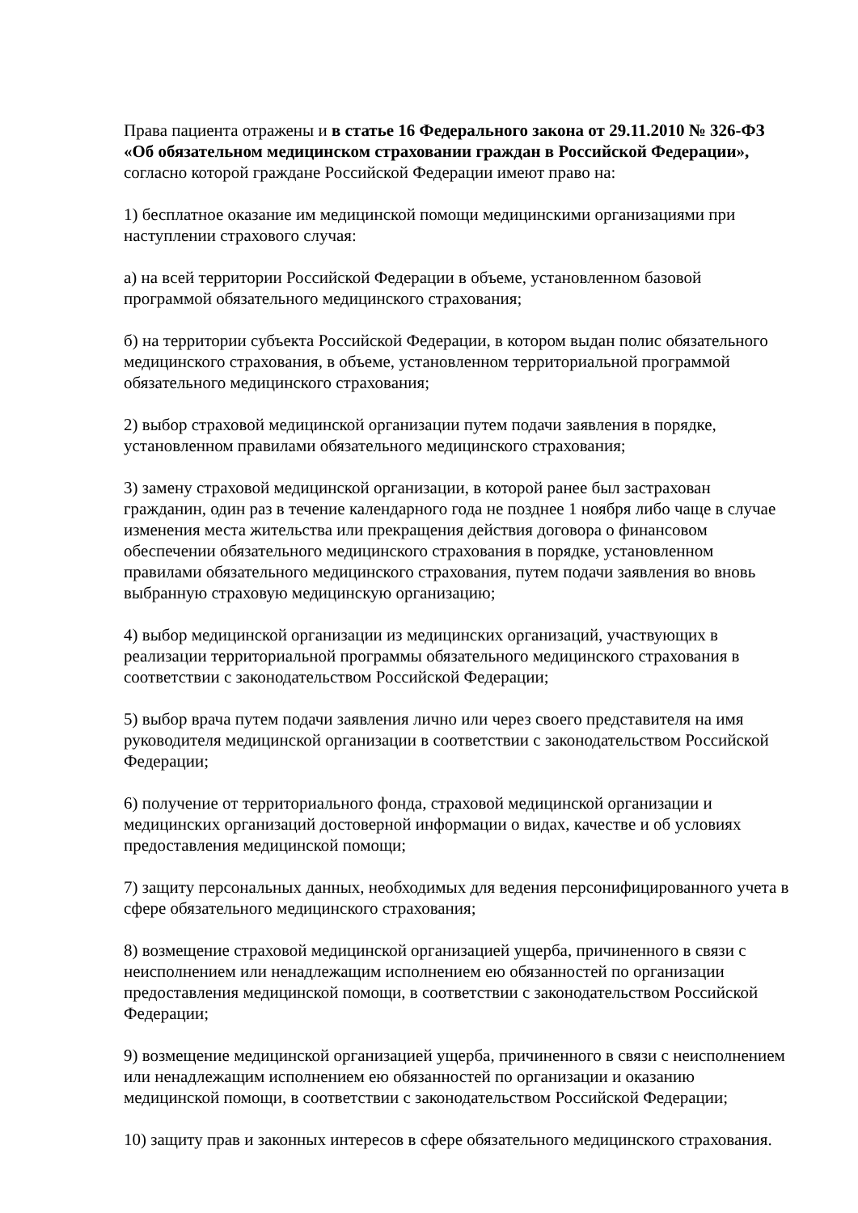Права пациента отражены и в статье 16 Федерального закона от 29.11.2010 № 326-ФЗ «Об обязательном медицинском страховании граждан в Российской Федерации», согласно которой граждане Российской Федерации имеют право на:
1) бесплатное оказание им медицинской помощи медицинскими организациями при наступлении страхового случая:
а) на всей территории Российской Федерации в объеме, установленном базовой программой обязательного медицинского страхования;
б) на территории субъекта Российской Федерации, в котором выдан полис обязательного медицинского страхования, в объеме, установленном территориальной программой обязательного медицинского страхования;
2) выбор страховой медицинской организации путем подачи заявления в порядке, установленном правилами обязательного медицинского страхования;
3) замену страховой медицинской организации, в которой ранее был застрахован гражданин, один раз в течение календарного года не позднее 1 ноября либо чаще в случае изменения места жительства или прекращения действия договора о финансовом обеспечении обязательного медицинского страхования в порядке, установленном правилами обязательного медицинского страхования, путем подачи заявления во вновь выбранную страховую медицинскую организацию;
4) выбор медицинской организации из медицинских организаций, участвующих в реализации территориальной программы обязательного медицинского страхования в соответствии с законодательством Российской Федерации;
5) выбор врача путем подачи заявления лично или через своего представителя на имя руководителя медицинской организации в соответствии с законодательством Российской Федерации;
6) получение от территориального фонда, страховой медицинской организации и медицинских организаций достоверной информации о видах, качестве и об условиях предоставления медицинской помощи;
7) защиту персональных данных, необходимых для ведения персонифицированного учета в сфере обязательного медицинского страхования;
8) возмещение страховой медицинской организацией ущерба, причиненного в связи с неисполнением или ненадлежащим исполнением ею обязанностей по организации предоставления медицинской помощи, в соответствии с законодательством Российской Федерации;
9) возмещение медицинской организацией ущерба, причиненного в связи с неисполнением или ненадлежащим исполнением ею обязанностей по организации и оказанию медицинской помощи, в соответствии с законодательством Российской Федерации;
10) защиту прав и законных интересов в сфере обязательного медицинского страхования.